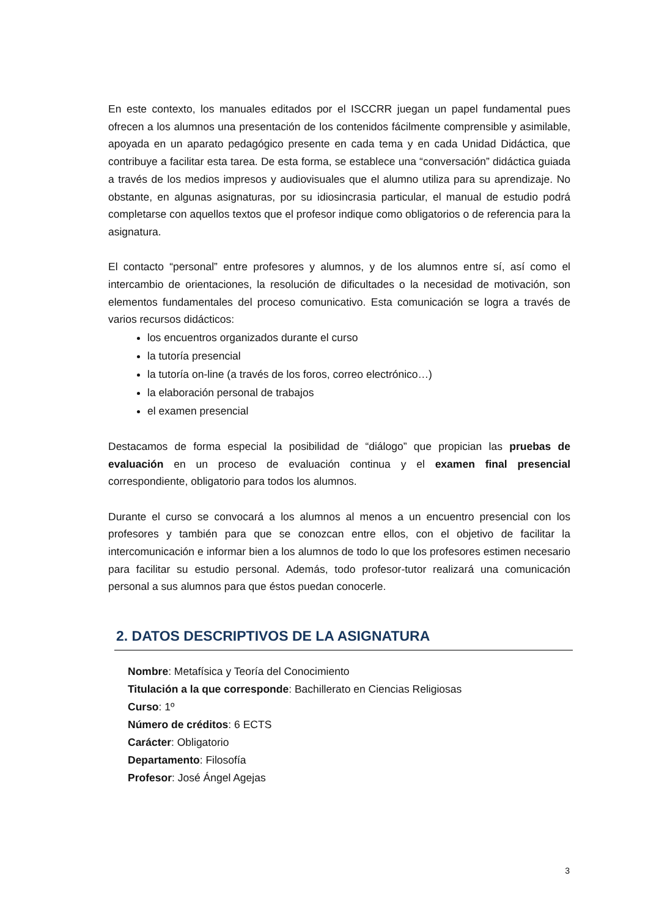En este contexto, los manuales editados por el ISCCRR juegan un papel fundamental pues ofrecen a los alumnos una presentación de los contenidos fácilmente comprensible y asimilable, apoyada en un aparato pedagógico presente en cada tema y en cada Unidad Didáctica, que contribuye a facilitar esta tarea. De esta forma, se establece una “conversación” didáctica guiada a través de los medios impresos y audiovisuales que el alumno utiliza para su aprendizaje. No obstante, en algunas asignaturas, por su idiosincrasia particular, el manual de estudio podrá completarse con aquellos textos que el profesor indique como obligatorios o de referencia para la asignatura.
El contacto “personal” entre profesores y alumnos, y de los alumnos entre sí, así como el intercambio de orientaciones, la resolución de dificultades o la necesidad de motivación, son elementos fundamentales del proceso comunicativo. Esta comunicación se logra a través de varios recursos didácticos:
los encuentros organizados durante el curso
la tutoría presencial
la tutoría on-line (a través de los foros, correo electrónico…)
la elaboración personal de trabajos
el examen presencial
Destacamos de forma especial la posibilidad de “diálogo” que propician las pruebas de evaluación en un proceso de evaluación continua y el examen final presencial correspondiente, obligatorio para todos los alumnos.
Durante el curso se convocará a los alumnos al menos a un encuentro presencial con los profesores y también para que se conozcan entre ellos, con el objetivo de facilitar la intercomunicación e informar bien a los alumnos de todo lo que los profesores estimen necesario para facilitar su estudio personal. Además, todo profesor-tutor realizará una comunicación personal a sus alumnos para que éstos puedan conocerle.
2. DATOS DESCRIPTIVOS DE LA ASIGNATURA
Nombre: Metafísica y Teoría del Conocimiento
Titulación a la que corresponde: Bachillerato en Ciencias Religiosas
Curso: 1º
Número de créditos: 6 ECTS
Carácter: Obligatorio
Departamento: Filosofía
Profesor: José Ángel Agejas
3